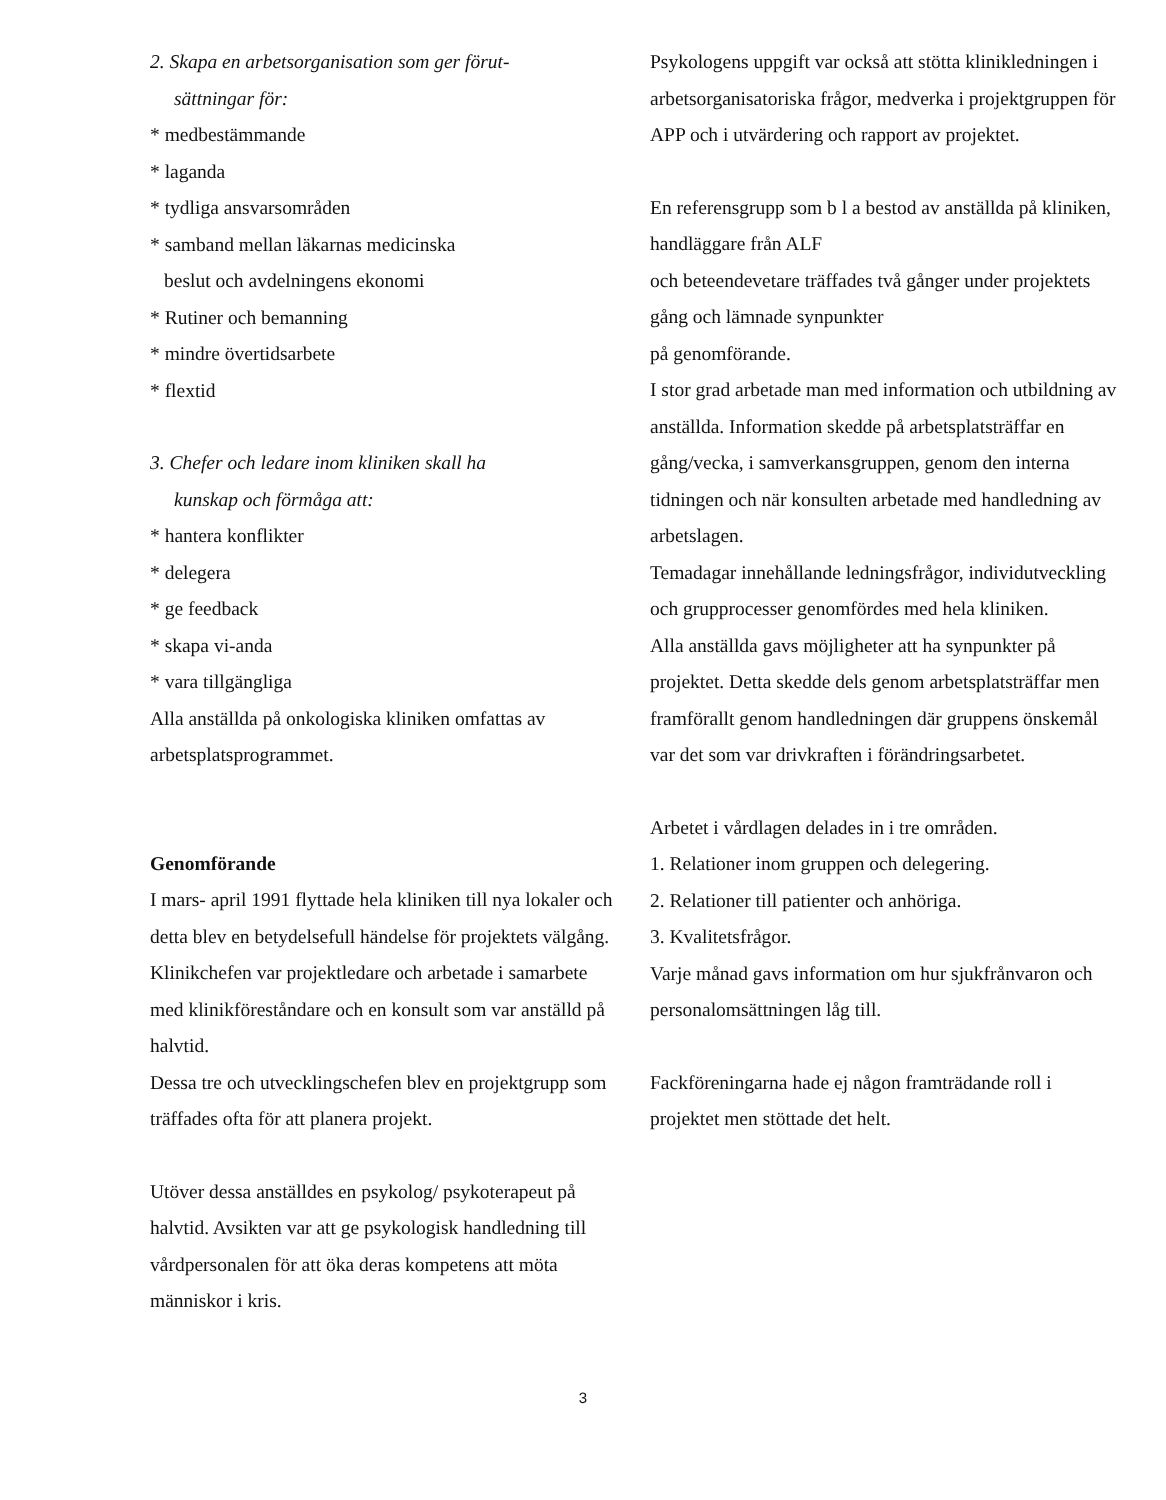2. Skapa en arbetsorganisation som ger förut-
sättningar för:
* medbestämmande
* laganda
* tydliga ansvarsområden
* samband mellan läkarnas medicinska
beslut och avdelningens ekonomi
* Rutiner och bemanning
* mindre övertidsarbete
* flextid
3. Chefer och ledare inom kliniken skall ha
kunskap och förmåga att:
* hantera konflikter
* delegera
* ge feedback
* skapa vi-anda
* vara tillgängliga
Alla anställda på onkologiska kliniken omfattas av arbetsplatsprogrammet.
Genomförande
I mars- april 1991 flyttade hela kliniken till nya lokaler och detta blev en betydelsefull händelse för projektets välgång.
Klinikchefen var projektledare och arbetade i samarbete med klinikföreståndare och en konsult som var anställd på halvtid.
Dessa tre och utvecklingschefen blev en projektgrupp som träffades ofta för att planera projekt.
Utöver dessa anställdes en psykolog/ psykoterapeut på halvtid. Avsikten var att ge psykologisk handledning till vårdpersonalen för att öka deras kompetens att möta människor i kris.
Psykologens uppgift var också att stötta klinikledningen i arbetsorganisatoriska frågor, medverka i projektgruppen för APP och i utvärdering och rapport av projektet.
En referensgrupp som b l a bestod av anställda på kliniken, handläggare från ALF
och beteendevetare träffades två gånger under projektets gång och lämnade synpunkter
på genomförande.
I stor grad arbetade man med information och utbildning av anställda. Information skedde på arbetsplatsträffar en gång/vecka, i samverkansgruppen, genom den interna tidningen och när konsulten arbetade med handledning av arbetslagen.
Temadagar innehållande ledningsfrågor, individutveckling och grupprocesser genomfördes med hela kliniken.
Alla anställda gavs möjligheter att ha synpunkter på projektet. Detta skedde dels genom arbetsplatsträffar men framförallt genom handledningen där gruppens önskemål var det som var drivkraften i förändringsarbetet.
Arbetet i vårdlagen delades in i tre områden.
1. Relationer inom gruppen och delegering.
2. Relationer till patienter och anhöriga.
3. Kvalitetsfrågor.
Varje månad gavs information om hur sjukfrånvaron och personalomsättningen låg till.
Fackföreningarna hade ej någon framträdande roll i projektet men stöttade det helt.
3